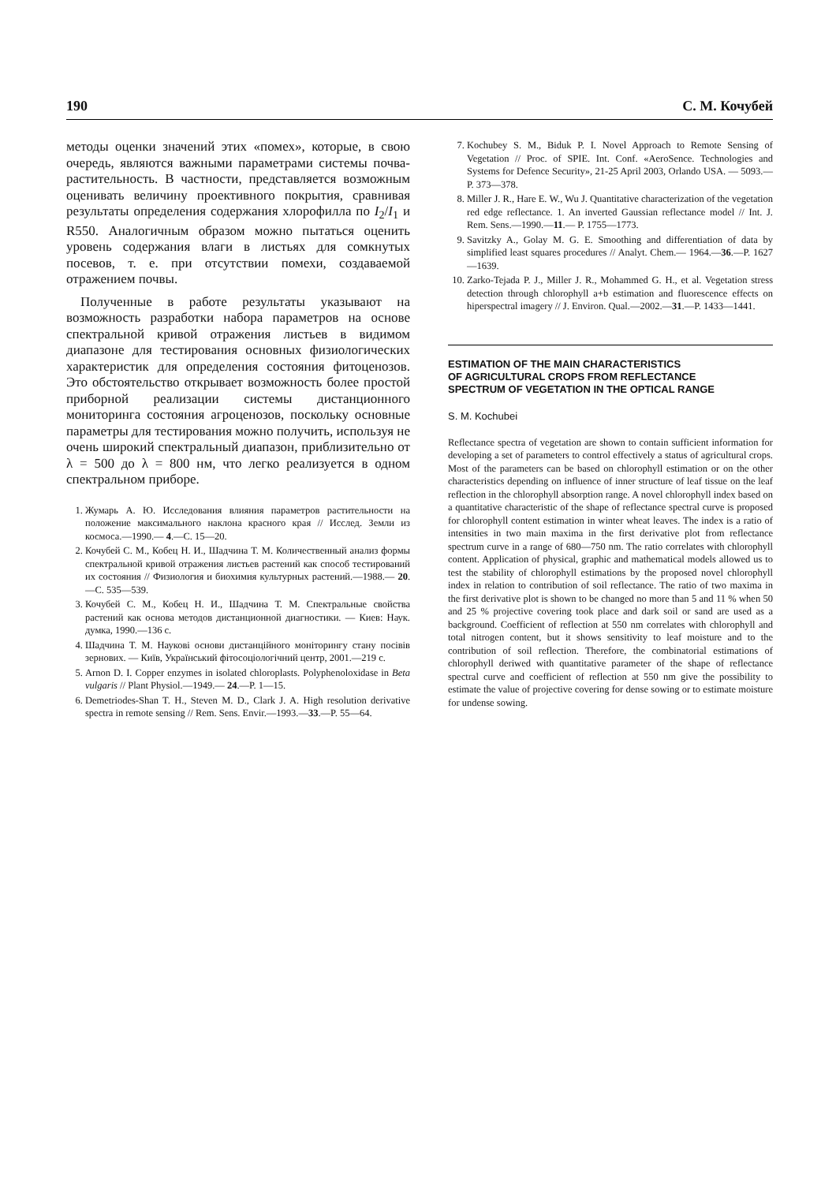190 С. М. Кочубей
методы оценки значений этих «помех», которые, в свою очередь, являются важными параметрами системы почва-растительность. В частности, представляется возможным оценивать величину проективного покрытия, сравнивая результаты определения содержания хлорофилла по I<sub>2</sub>/I<sub>1</sub> и R550. Аналогичным образом можно пытаться оценить уровень содержания влаги в листьях для сомкнутых посевов, т. е. при отсутствии помехи, создаваемой отражением почвы.
Полученные в работе результаты указывают на возможность разработки набора параметров на основе спектральной кривой отражения листьев в видимом диапазоне для тестирования основных физиологических характеристик для определения состояния фитоценозов. Это обстоятельство открывает возможность более простой приборной реализации системы дистанционного мониторинга состояния агроценозов, поскольку основные параметры для тестирования можно получить, используя не очень широкий спектральный диапазон, приблизительно от λ = 500 до λ = 800 нм, что легко реализуется в одном спектральном приборе.
1. Жумарь А. Ю. Исследования влияния параметров растительности на положение максимального наклона красного края // Исслед. Земли из космоса.—1990.— 4.—С. 15—20.
2. Кочубей С. М., Кобец Н. И., Шадчина Т. М. Количественный анализ формы спектральной кривой отражения листьев растений как способ тестирований их состояния // Физиология и биохимия культурных растений.—1988.— 20.—С. 535—539.
3. Кочубей С. М., Кобец Н. И., Шадчина Т. М. Спектральные свойства растений как основа методов дистанционной диагностики. — Киев: Наук. думка, 1990.—136 с.
4. Шадчина Т. М. Наукові основи дистанційного моніторингу стану посівів зернових. — Київ, Український фітосоціологічний центр, 2001.—219 с.
5. Arnon D. I. Copper enzymes in isolated chloroplasts. Polyphenoloxidase in Beta vulgaris // Plant Physiol.—1949.— 24.—P. 1—15.
6. Demetriodes-Shan T. H., Steven M. D., Clark J. A. High resolution derivative spectra in remote sensing // Rem. Sens. Envir.—1993.—33.—P. 55—64.
7. Kochubey S. M., Biduk P. I. Novel Approach to Remote Sensing of Vegetation // Proc. of SPIE. Int. Conf. «AeroSence. Technologies and Systems for Defence Security», 21-25 April 2003, Orlando USA. — 5093.—P. 373—378.
8. Miller J. R., Hare E. W., Wu J. Quantitative characterization of the vegetation red edge reflectance. 1. An inverted Gaussian reflectance model // Int. J. Rem. Sens.—1990.—11.— P. 1755—1773.
9. Savitzky A., Golay M. G. E. Smoothing and differentiation of data by simplified least squares procedures // Analyt. Chem.— 1964.—36.—P. 1627—1639.
10. Zarko-Tejada P. J., Miller J. R., Mohammed G. H., et al. Vegetation stress detection through chlorophyll a+b estimation and fluorescence effects on hiperspectral imagery // J. Environ. Qual.—2002.—31.—P. 1433—1441.
ESTIMATION OF THE MAIN CHARACTERISTICS
OF AGRICULTURAL CROPS FROM REFLECTANCE
SPECTRUM OF VEGETATION IN THE OPTICAL RANGE
S. M. Kochubei
Reflectance spectra of vegetation are shown to contain sufficient information for developing a set of parameters to control effectively a status of agricultural crops. Most of the parameters can be based on chlorophyll estimation or on the other characteristics depending on influence of inner structure of leaf tissue on the leaf reflection in the chlorophyll absorption range. A novel chlorophyll index based on a quantitative characteristic of the shape of reflectance spectral curve is proposed for chlorophyll content estimation in winter wheat leaves. The index is a ratio of intensities in two main maxima in the first derivative plot from reflectance spectrum curve in a range of 680—750 nm. The ratio correlates with chlorophyll content. Application of physical, graphic and mathematical models allowed us to test the stability of chlorophyll estimations by the proposed novel chlorophyll index in relation to contribution of soil reflectance. The ratio of two maxima in the first derivative plot is shown to be changed no more than 5 and 11 % when 50 and 25 % projective covering took place and dark soil or sand are used as a background. Coefficient of reflection at 550 nm correlates with chlorophyll and total nitrogen content, but it shows sensitivity to leaf moisture and to the contribution of soil reflection. Therefore, the combinatorial estimations of chlorophyll deriwed with quantitative parameter of the shape of reflectance spectral curve and coefficient of reflection at 550 nm give the possibility to estimate the value of projective covering for dense sowing or to estimate moisture for undense sowing.